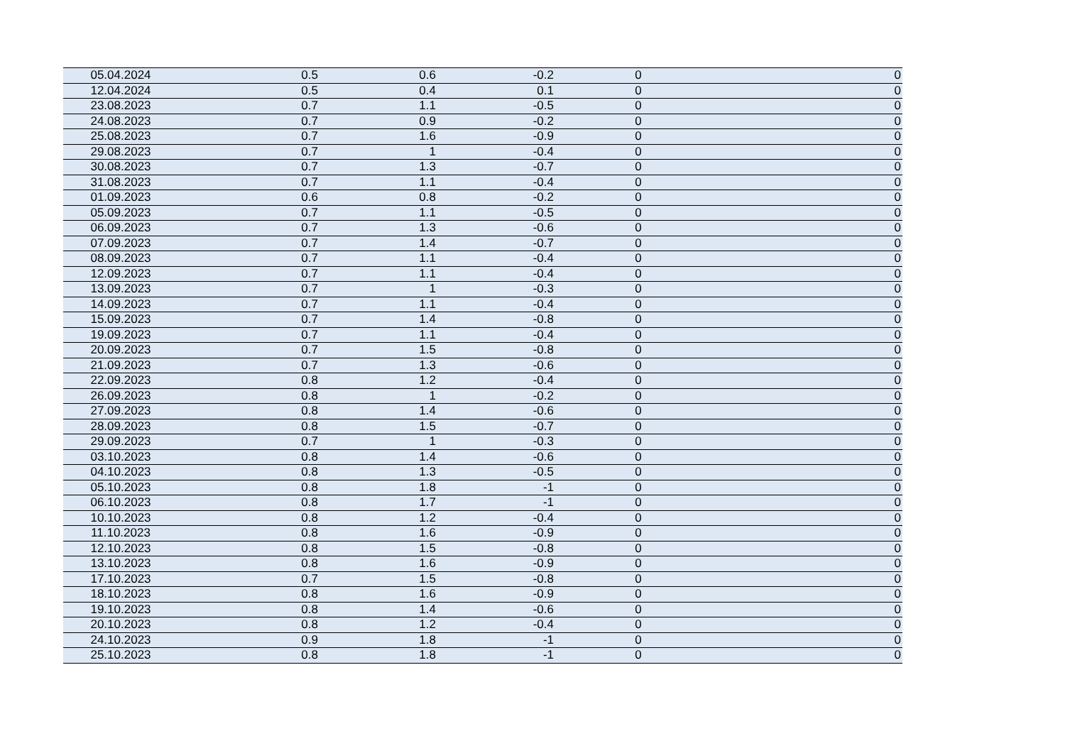| 05.04.2024 | 0.5 | 0.6 | -0.2 | 0 | 0 |
| 12.04.2024 | 0.5 | 0.4 | 0.1 | 0 | 0 |
| 23.08.2023 | 0.7 | 1.1 | -0.5 | 0 | 0 |
| 24.08.2023 | 0.7 | 0.9 | -0.2 | 0 | 0 |
| 25.08.2023 | 0.7 | 1.6 | -0.9 | 0 | 0 |
| 29.08.2023 | 0.7 | 1 | -0.4 | 0 | 0 |
| 30.08.2023 | 0.7 | 1.3 | -0.7 | 0 | 0 |
| 31.08.2023 | 0.7 | 1.1 | -0.4 | 0 | 0 |
| 01.09.2023 | 0.6 | 0.8 | -0.2 | 0 | 0 |
| 05.09.2023 | 0.7 | 1.1 | -0.5 | 0 | 0 |
| 06.09.2023 | 0.7 | 1.3 | -0.6 | 0 | 0 |
| 07.09.2023 | 0.7 | 1.4 | -0.7 | 0 | 0 |
| 08.09.2023 | 0.7 | 1.1 | -0.4 | 0 | 0 |
| 12.09.2023 | 0.7 | 1.1 | -0.4 | 0 | 0 |
| 13.09.2023 | 0.7 | 1 | -0.3 | 0 | 0 |
| 14.09.2023 | 0.7 | 1.1 | -0.4 | 0 | 0 |
| 15.09.2023 | 0.7 | 1.4 | -0.8 | 0 | 0 |
| 19.09.2023 | 0.7 | 1.1 | -0.4 | 0 | 0 |
| 20.09.2023 | 0.7 | 1.5 | -0.8 | 0 | 0 |
| 21.09.2023 | 0.7 | 1.3 | -0.6 | 0 | 0 |
| 22.09.2023 | 0.8 | 1.2 | -0.4 | 0 | 0 |
| 26.09.2023 | 0.8 | 1 | -0.2 | 0 | 0 |
| 27.09.2023 | 0.8 | 1.4 | -0.6 | 0 | 0 |
| 28.09.2023 | 0.8 | 1.5 | -0.7 | 0 | 0 |
| 29.09.2023 | 0.7 | 1 | -0.3 | 0 | 0 |
| 03.10.2023 | 0.8 | 1.4 | -0.6 | 0 | 0 |
| 04.10.2023 | 0.8 | 1.3 | -0.5 | 0 | 0 |
| 05.10.2023 | 0.8 | 1.8 | -1 | 0 | 0 |
| 06.10.2023 | 0.8 | 1.7 | -1 | 0 | 0 |
| 10.10.2023 | 0.8 | 1.2 | -0.4 | 0 | 0 |
| 11.10.2023 | 0.8 | 1.6 | -0.9 | 0 | 0 |
| 12.10.2023 | 0.8 | 1.5 | -0.8 | 0 | 0 |
| 13.10.2023 | 0.8 | 1.6 | -0.9 | 0 | 0 |
| 17.10.2023 | 0.7 | 1.5 | -0.8 | 0 | 0 |
| 18.10.2023 | 0.8 | 1.6 | -0.9 | 0 | 0 |
| 19.10.2023 | 0.8 | 1.4 | -0.6 | 0 | 0 |
| 20.10.2023 | 0.8 | 1.2 | -0.4 | 0 | 0 |
| 24.10.2023 | 0.9 | 1.8 | -1 | 0 | 0 |
| 25.10.2023 | 0.8 | 1.8 | -1 | 0 | 0 |